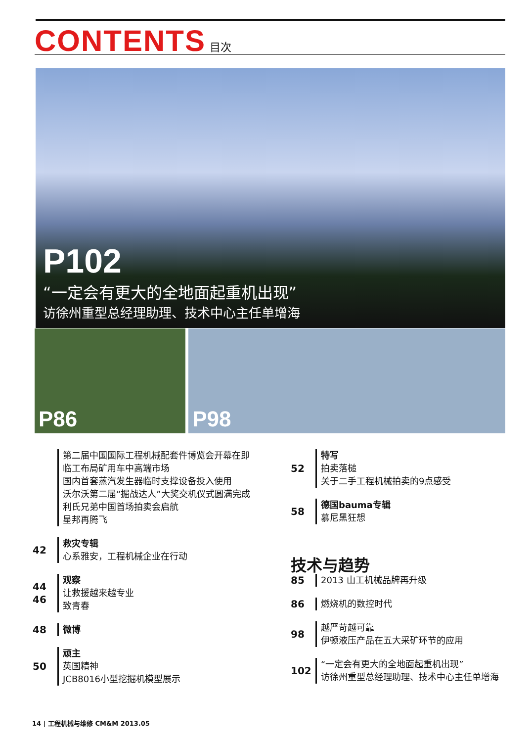CONTENTS 目次
P102
“一定会有更大的全地面起重机出现”
访徐州重型总经理助理、技术中心主任单增海
P86
P98
第二届中国国际工程机械配套件博览会开幕在即
临工布局矿用车中高端市场
国内首套蒸汽发生器临时支撑设备投入使用
沃尔沃第二届“掘战达人”大奖交机仪式圆满完成
利氏兄弟中国首场拍卖会启航
星邦再腾飞
42 救灾专辑
心系雅安，工程机械企业在行动
44
46
观察
让救援越来越专业
致青春
48 微博
50 顽主
英国精神
JCB8016小型挖掘机模型展示
52 特写
拍卖落槌
关于二手工程机械拍卖的9点感受
58 德国bauma专辑
慕尼黑狂想
技术与趋势
85 2013 山工机械品牌再升级
86 燃烧机的数控时代
98 越严苛越可靠
伊顿液压产品在五大采矿环节的应用
102 “一定会有更大的全地面起重机出现”
访徐州重型总经理助理、技术中心主任单增海
14 | 工程机械与维修 CM&M 2013.05